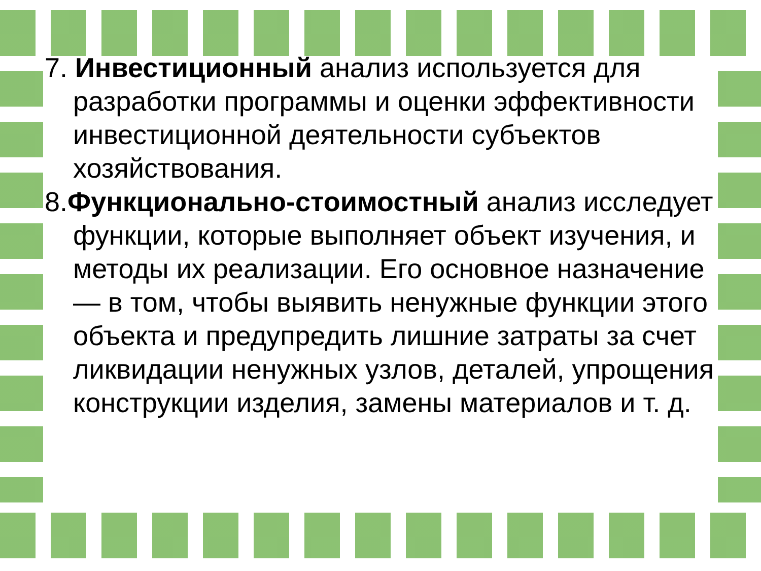7. Инвестиционный анализ используется для разработки программы и оценки эффективности инвестиционной деятельности субъектов хозяйствования.
8.Функционально-стоимостный анализ исследует функции, которые выполняет объект изучения, и методы их реализации. Его основное назначение — в том, чтобы выявить ненужные функции этого объекта и предупредить лишние затраты за счет ликвидации ненужных узлов, деталей, упрощения конструкции изделия, замены материалов и т. д.